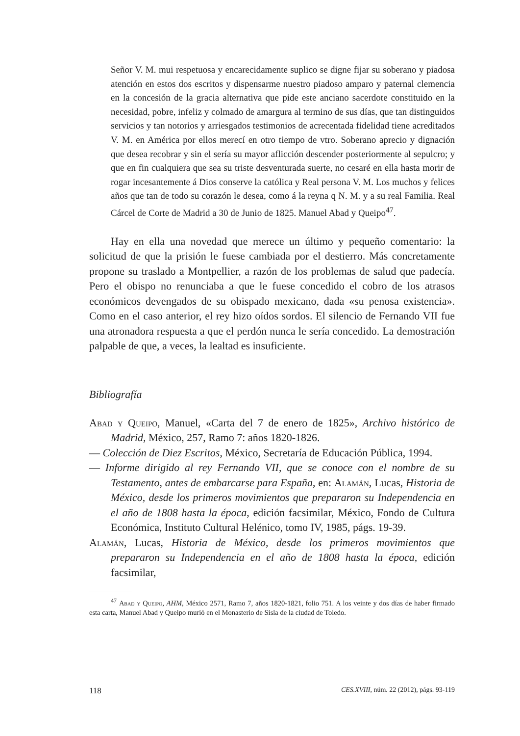Señor V. M. mui respetuosa y encarecidamente suplico se digne fijar su soberano y piadosa atención en estos dos escritos y dispensarme nuestro piadoso amparo y paternal clemencia en la concesión de la gracia alternativa que pide este anciano sacerdote constituido en la necesidad, pobre, infeliz y colmado de amargura al termino de sus días, que tan distinguidos servicios y tan notorios y arriesgados testimonios de acrecentada fidelidad tiene acreditados V. M. en América por ellos merecí en otro tiempo de vtro. Soberano aprecio y dignación que desea recobrar y sin el sería su mayor aflicción descender posteriormente al sepulcro; y que en fin cualquiera que sea su triste desventurada suerte, no cesaré en ella hasta morir de rogar incesantemente á Dios conserve la católica y Real persona V. M. Los muchos y felices años que tan de todo su corazón le desea, como á la reyna q N. M. y a su real Familia. Real Cárcel de Corte de Madrid a 30 de Junio de 1825. Manuel Abad y Queipo<sup>47</sup>.
Hay en ella una novedad que merece un último y pequeño comentario: la solicitud de que la prisión le fuese cambiada por el destierro. Más concretamente propone su traslado a Montpellier, a razón de los problemas de salud que padecía. Pero el obispo no renunciaba a que le fuese concedido el cobro de los atrasos económicos devengados de su obispado mexicano, dada «su penosa existencia». Como en el caso anterior, el rey hizo oídos sordos. El silencio de Fernando VII fue una atronadora respuesta a que el perdón nunca le sería concedido. La demostración palpable de que, a veces, la lealtad es insuficiente.
Bibliografía
Abad y Queipo, Manuel, «Carta del 7 de enero de 1825», Archivo histórico de Madrid, México, 257, Ramo 7: años 1820-1826.
— Colección de Diez Escritos, México, Secretaría de Educación Pública, 1994.
— Informe dirigido al rey Fernando VII, que se conoce con el nombre de su Testamento, antes de embarcarse para España, en: Alamán, Lucas, Historia de México, desde los primeros movimientos que prepararon su Independencia en el año de 1808 hasta la época, edición facsimilar, México, Fondo de Cultura Económica, Instituto Cultural Helénico, tomo IV, 1985, págs. 19-39.
Alamán, Lucas, Historia de México, desde los primeros movimientos que prepararon su Independencia en el año de 1808 hasta la época, edición facsimilar,
<sup>47</sup> Abad y Queipo, AHM, México 2571, Ramo 7, años 1820-1821, folio 751. A los veinte y dos días de haber firmado esta carta, Manuel Abad y Queipo murió en el Monasterio de Sisla de la ciudad de Toledo.
118 CES.XVIII, núm. 22 (2012), págs. 93-119